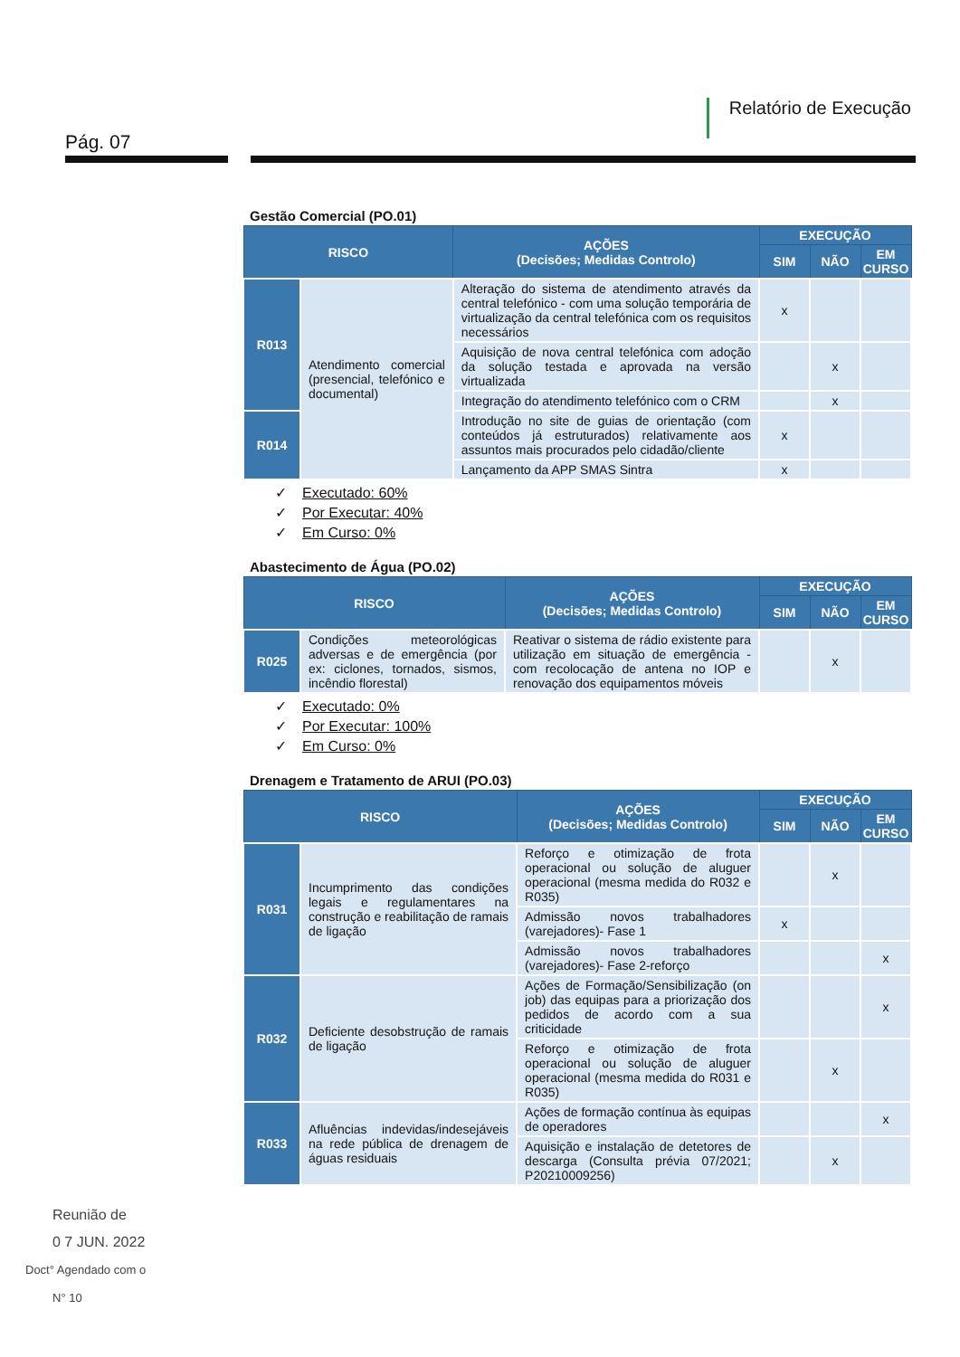Pág. 07
Relatório de Execução
Gestão Comercial (PO.01)
| RISCO | | AÇÕES (Decisões; Medidas Controlo) | EXECUÇÃO | | |
| --- | --- | --- | --- | --- | --- |
| | | | SIM | NÃO | EM CURSO |
| R013 | Atendimento comercial (presencial, telefónico e documental) | Alteração do sistema de atendimento através da central telefónico - com uma solução temporária de virtualização da central telefónica com os requisitos necessários | x | | |
| | | Aquisição de nova central telefónica com adoção da solução testada e aprovada na versão virtualizada | | x | |
| | | Integração do atendimento telefónico com o CRM | | x | |
| R014 | | Introdução no site de guias de orientação (com conteúdos já estruturados) relativamente aos assuntos mais procurados pelo cidadão/cliente | x | | |
| | | Lançamento da APP SMAS Sintra | x | | |
✓ Executado: 60%
✓ Por Executar: 40%
✓ Em Curso: 0%
Abastecimento de Água (PO.02)
| RISCO | | AÇÕES (Decisões; Medidas Controlo) | EXECUÇÃO | | |
| --- | --- | --- | --- | --- | --- |
| | | | SIM | NÃO | EM CURSO |
| R025 | Condições meteorológicas adversas e de emergência (por ex: ciclones, tornados, sismos, incêndio florestal) | Reativar o sistema de rádio existente para utilização em situação de emergência - com recolocação de antena no IOP e renovação dos equipamentos móveis | | x | |
✓ Executado: 0%
✓ Por Executar: 100%
✓ Em Curso: 0%
Drenagem e Tratamento de ARUI (PO.03)
| RISCO | | AÇÕES (Decisões; Medidas Controlo) | EXECUÇÃO | | |
| --- | --- | --- | --- | --- | --- |
| | | | SIM | NÃO | EM CURSO |
| R031 | Incumprimento das condições legais e regulamentares na construção e reabilitação de ramais de ligação | Reforço e otimização de frota operacional ou solução de aluguer operacional (mesma medida do R032 e R035) | | x | |
| | | Admissão novos trabalhadores (varejadores)- Fase 1 | x | | |
| | | Admissão novos trabalhadores (varejadores)- Fase 2-reforço | | | x |
| R032 | Deficiente desobstrução de ramais de ligação | Ações de Formação/Sensibilização (on job) das equipas para a priorização dos pedidos de acordo com a sua criticidade | | | x |
| | | Reforço e otimização de frota operacional ou solução de aluguer operacional (mesma medida do R031 e R035) | | x | |
| R033 | Afluências indevidas/indesejáveis na rede pública de drenagem de águas residuais | Ações de formação contínua às equipas de operadores | | | x |
| | | Aquisição e instalação de detetores de descarga (Consulta prévia 07/2021; P20210009256) | | x | |
Reunião de
0 7 JUN. 2022
Doct° Agendado com o
N° 10